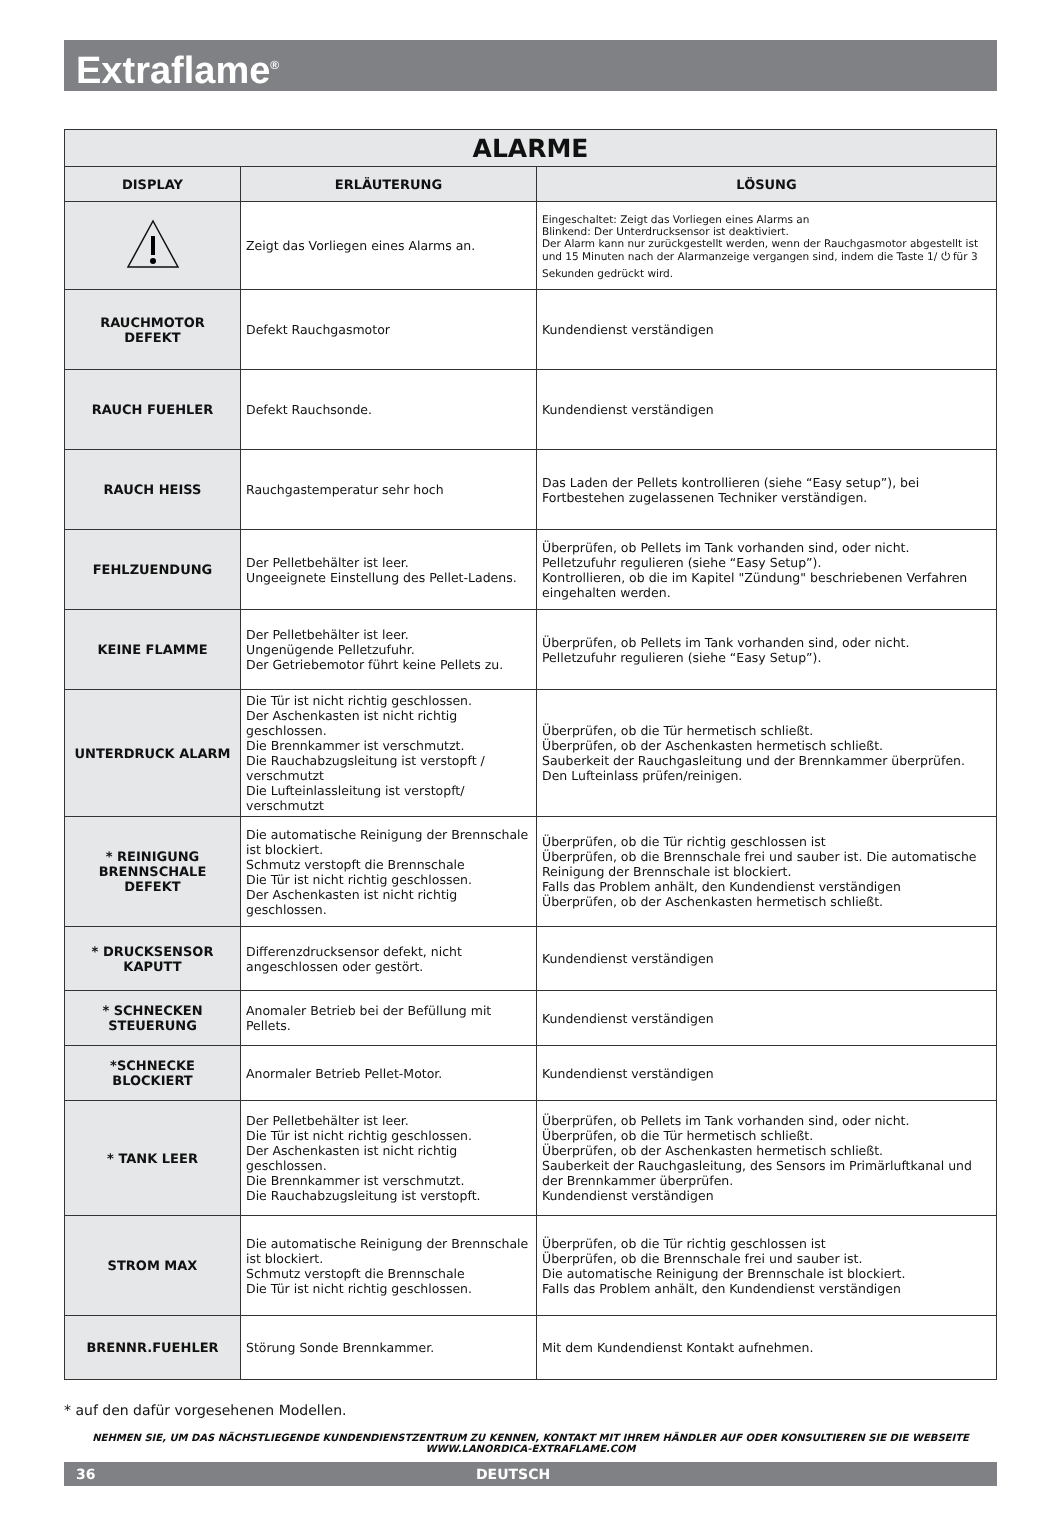Extraflame<sup>®</sup>
| ALARME | | |
| DISPLAY | ERLÄUTERUNG | LÖSUNG |
| | Zeigt das Vorliegen eines Alarms an. | Eingeschaltet: Zeigt das Vorliegen eines Alarms an Blinkend: Der Unterdrucksensor ist deaktiviert. Der Alarm kann nur zurückgestellt werden, wenn der Rauchgasmotor abgestellt ist und 15 Minuten nach der Alarmanzeige vergangen sind, indem die Taste 1/ ⏻ für 3 Sekunden gedrückt wird. |
| RAUCHMOTOR DEFEKT | Defekt Rauchgasmotor | Kundendienst verständigen |
| RAUCH FUEHLER | Defekt Rauchsonde. | Kundendienst verständigen |
| RAUCH HEISS | Rauchgastemperatur sehr hoch | Das Laden der Pellets kontrollieren (siehe “Easy setup”), bei Fortbestehen zugelassenen Techniker verständigen. |
| FEHLZUENDUNG | Der Pelletbehälter ist leer. Ungeeignete Einstellung des Pellet-Ladens. | Überprüfen, ob Pellets im Tank vorhanden sind, oder nicht. Pelletzufuhr regulieren (siehe “Easy Setup”). Kontrollieren, ob die im Kapitel "Zündung" beschriebenen Verfahren eingehalten werden. |
| KEINE FLAMME | Der Pelletbehälter ist leer. Ungenügende Pelletzufuhr. Der Getriebemotor führt keine Pellets zu. | Überprüfen, ob Pellets im Tank vorhanden sind, oder nicht. Pelletzufuhr regulieren (siehe “Easy Setup”). |
| UNTERDRUCK ALARM | Die Tür ist nicht richtig geschlossen. Der Aschenkasten ist nicht richtig geschlossen. Die Brennkammer ist verschmutzt. Die Rauchabzugsleitung ist verstopft / verschmutzt Die Lufteinlassleitung ist verstopft/ verschmutzt | Überprüfen, ob die Tür hermetisch schließt. Überprüfen, ob der Aschenkasten hermetisch schließt. Sauberkeit der Rauchgasleitung und der Brennkammer überprüfen. Den Lufteinlass prüfen/reinigen. |
| * REINIGUNG BRENNSCHALE DEFEKT | Die automatische Reinigung der Brennschale ist blockiert. Schmutz verstopft die Brennschale Die Tür ist nicht richtig geschlossen. Der Aschenkasten ist nicht richtig geschlossen. | Überprüfen, ob die Tür richtig geschlossen ist Überprüfen, ob die Brennschale frei und sauber ist. Die automatische Reinigung der Brennschale ist blockiert. Falls das Problem anhält, den Kundendienst verständigen Überprüfen, ob der Aschenkasten hermetisch schließt. |
| * DRUCKSENSOR KAPUTT | Differenzdrucksensor defekt, nicht angeschlossen oder gestört. | Kundendienst verständigen |
| * SCHNECKEN STEUERUNG | Anomaler Betrieb bei der Befüllung mit Pellets. | Kundendienst verständigen |
| *SCHNECKE BLOCKIERT | Anormaler Betrieb Pellet-Motor. | Kundendienst verständigen |
| * TANK LEER | Der Pelletbehälter ist leer. Die Tür ist nicht richtig geschlossen. Der Aschenkasten ist nicht richtig geschlossen. Die Brennkammer ist verschmutzt. Die Rauchabzugsleitung ist verstopft. | Überprüfen, ob Pellets im Tank vorhanden sind, oder nicht. Überprüfen, ob die Tür hermetisch schließt. Überprüfen, ob der Aschenkasten hermetisch schließt. Sauberkeit der Rauchgasleitung, des Sensors im Primärluftkanal und der Brennkammer überprüfen. Kundendienst verständigen |
| STROM MAX | Die automatische Reinigung der Brennschale ist blockiert. Schmutz verstopft die Brennschale Die Tür ist nicht richtig geschlossen. | Überprüfen, ob die Tür richtig geschlossen ist Überprüfen, ob die Brennschale frei und sauber ist. Die automatische Reinigung der Brennschale ist blockiert. Falls das Problem anhält, den Kundendienst verständigen |
| BRENNR.FUEHLER | Störung Sonde Brennkammer. | Mit dem Kundendienst Kontakt aufnehmen. |
* auf den dafür vorgesehenen Modellen.
NEHMEN SIE, UM DAS NÄCHSTLIEGENDE KUNDENDIENSTZENTRUM ZU KENNEN, KONTAKT MIT IHREM HÄNDLER AUF ODER KONSULTIEREN SIE DIE WEBSEITE WWW.LANORDICA-EXTRAFLAME.COM
36 DEUTSCH